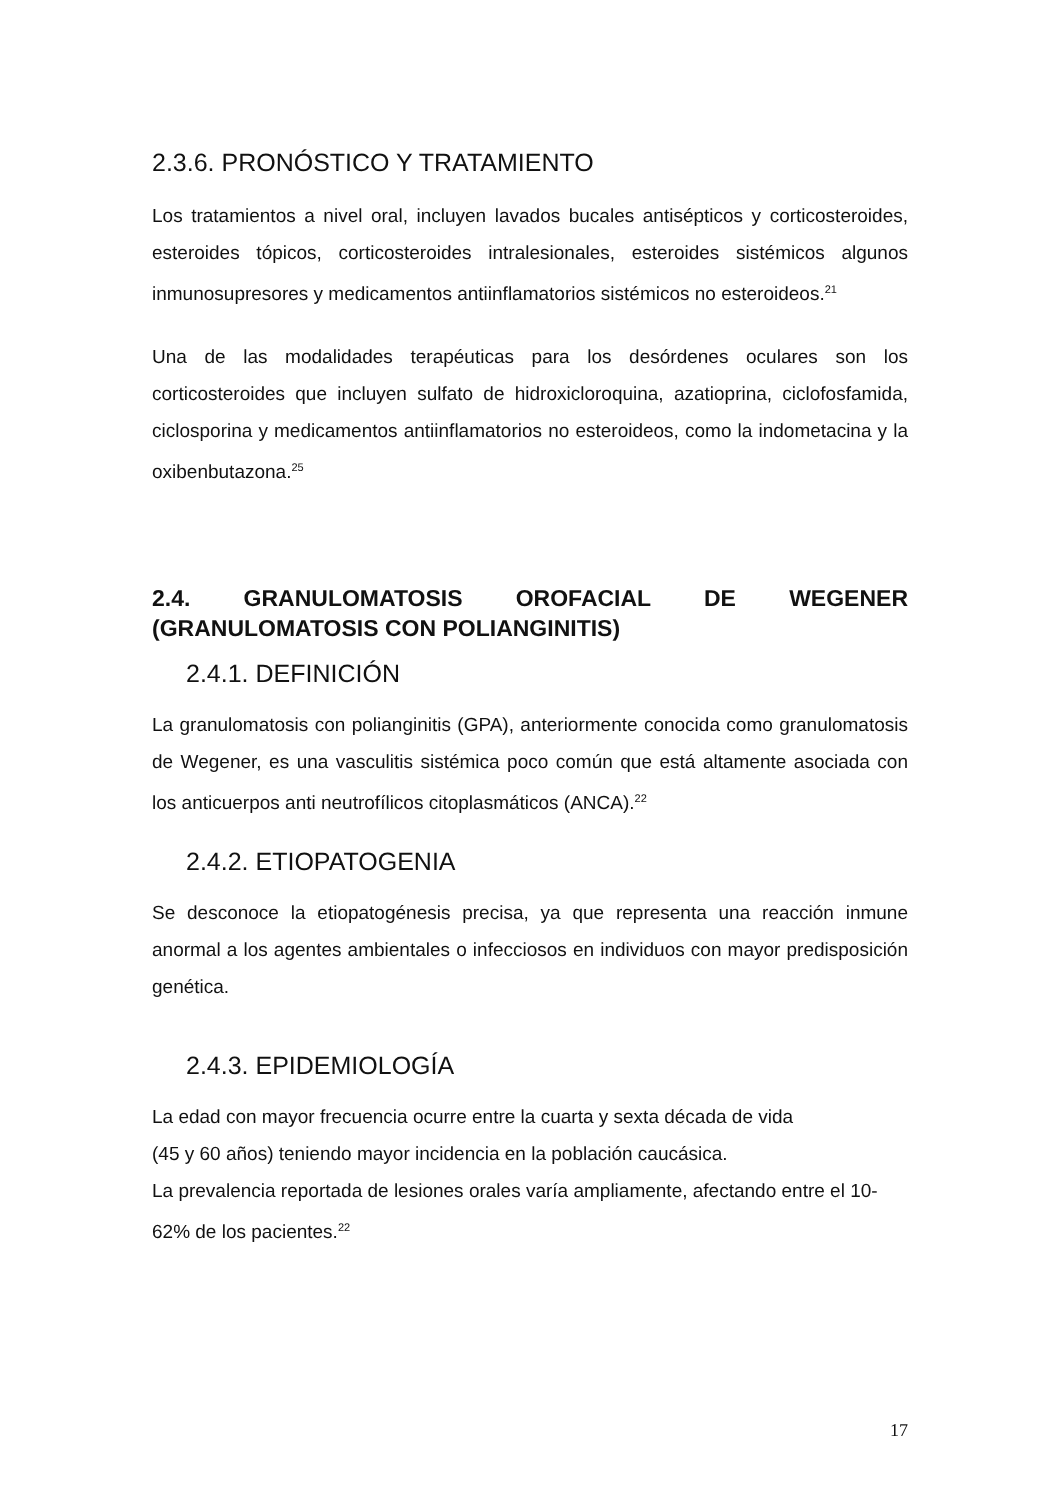2.3.6. PRONÓSTICO Y TRATAMIENTO
Los tratamientos a nivel oral, incluyen lavados bucales antisépticos y corticosteroides, esteroides tópicos, corticosteroides intralesionales, esteroides sistémicos algunos inmunosupresores y medicamentos antiinflamatorios sistémicos no esteroideos.<sup>21</sup>
Una de las modalidades terapéuticas para los desórdenes oculares son los corticosteroides que incluyen sulfato de hidroxicloroquina, azatioprina, ciclofosfamida, ciclosporina y medicamentos antiinflamatorios no esteroideos, como la indometacina y la oxibenbutazona.<sup>25</sup>
2.4. GRANULOMATOSIS OROFACIAL DE WEGENER (GRANULOMATOSIS CON POLIANGINITIS)
2.4.1. DEFINICIÓN
La granulomatosis con polianginitis (GPA), anteriormente conocida como granulomatosis de Wegener, es una vasculitis sistémica poco común que está altamente asociada con los anticuerpos anti neutrofílicos citoplasmáticos (ANCA).<sup>22</sup>
2.4.2. ETIOPATOGENIA
Se desconoce la etiopatogénesis precisa, ya que representa una reacción inmune anormal a los agentes ambientales o infecciosos en individuos con mayor predisposición genética.
2.4.3. EPIDEMIOLOGÍA
La edad con mayor frecuencia ocurre entre la cuarta y sexta década de vida
(45 y 60 años) teniendo mayor incidencia en la población caucásica.
La prevalencia reportada de lesiones orales varía ampliamente, afectando entre el 10-62% de los pacientes.<sup>22</sup>
17